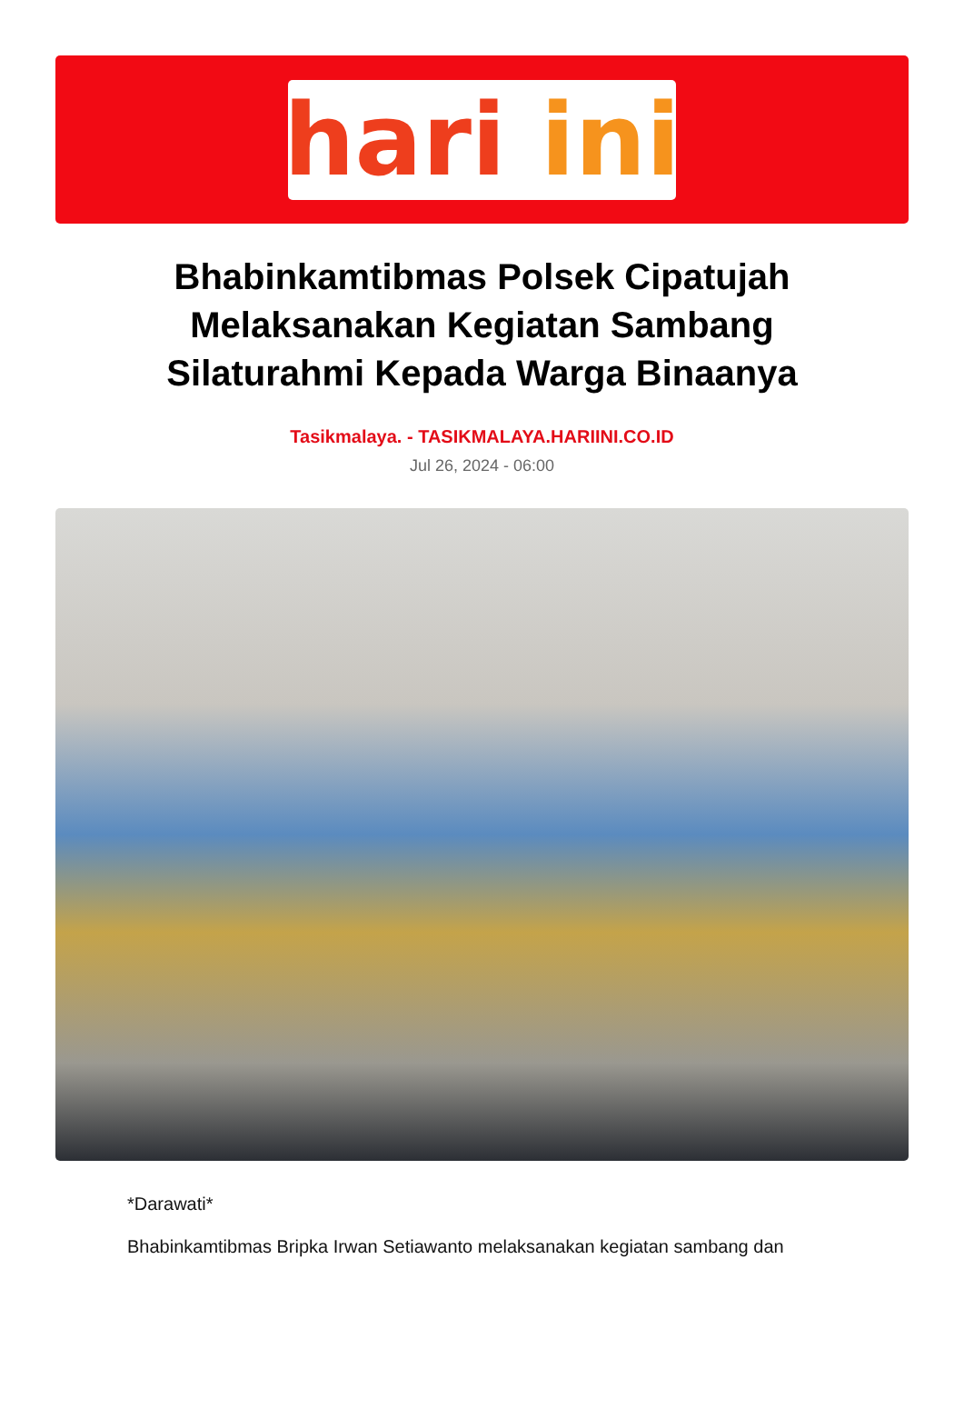hari ini
Bhabinkamtibmas Polsek Cipatujah Melaksanakan Kegiatan Sambang Silaturahmi Kepada Warga Binaanya
Tasikmalaya. - TASIKMALAYA.HARIINI.CO.ID
Jul 26, 2024 - 06:00
*Darawati*
Bhabinkamtibmas Bripka Irwan Setiawanto melaksanakan kegiatan sambang dan